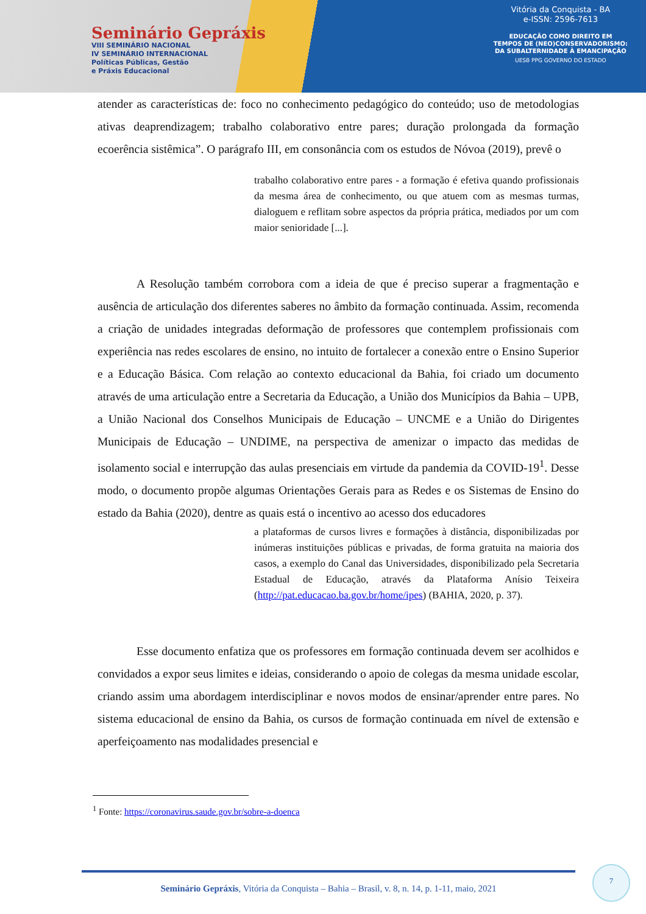Seminário Gepráxis
VIII SEMINÁRIO NACIONAL
IV SEMINÁRIO INTERNACIONAL
Políticas Públicas, Gestão
e Práxis Educacional
Vitória da Conquista - BA
e-ISSN: 2596-7613
EDUCAÇÃO COMO DIREITO EM
TEMPOS DE (NEO)CONSERVADORISMO:
DA SUBALTERNIDADE À EMANCIPAÇÃO
UESB PPG GOVERNO DO ESTADO
atender as características de: foco no conhecimento pedagógico do conteúdo; uso de metodologias ativas deaprendizagem; trabalho colaborativo entre pares; duração prolongada da formação ecoerência sistêmica”. O parágrafo III, em consonância com os estudos de Nóvoa (2019), prevê o
trabalho colaborativo entre pares - a formação é efetiva quando profissionais da mesma área de conhecimento, ou que atuem com as mesmas turmas, dialoguem e reflitam sobre aspectos da própria prática, mediados por um com maior senioridade [...].
A Resolução também corrobora com a ideia de que é preciso superar a fragmentação e ausência de articulação dos diferentes saberes no âmbito da formação continuada. Assim, recomenda a criação de unidades integradas deformação de professores que contemplem profissionais com experiência nas redes escolares de ensino, no intuito de fortalecer a conexão entre o Ensino Superior e a Educação Básica. Com relação ao contexto educacional da Bahia, foi criado um documento através de uma articulação entre a Secretaria da Educação, a União dos Municípios da Bahia – UPB, a União Nacional dos Conselhos Municipais de Educação – UNCME e a União do Dirigentes Municipais de Educação – UNDIME, na perspectiva de amenizar o impacto das medidas de isolamento social e interrupção das aulas presenciais em virtude da pandemia da COVID-19<sup>1</sup>. Desse modo, o documento propõe algumas Orientações Gerais para as Redes e os Sistemas de Ensino do estado da Bahia (2020), dentre as quais está o incentivo ao acesso dos educadores
a plataformas de cursos livres e formações à distância, disponibilizadas por inúmeras instituições públicas e privadas, de forma gratuita na maioria dos casos, a exemplo do Canal das Universidades, disponibilizado pela Secretaria Estadual de Educação, através da Plataforma Anísio Teixeira (http://pat.educacao.ba.gov.br/home/ipes) (BAHIA, 2020, p. 37).
Esse documento enfatiza que os professores em formação continuada devem ser acolhidos e convidados a expor seus limites e ideias, considerando o apoio de colegas da mesma unidade escolar, criando assim uma abordagem interdisciplinar e novos modos de ensinar/aprender entre pares. No sistema educacional de ensino da Bahia, os cursos de formação continuada em nível de extensão e aperfeiçoamento nas modalidades presencial e
<sup>1</sup> Fonte: https://coronavirus.saude.gov.br/sobre-a-doenca
Seminário Gepráxis, Vitória da Conquista – Bahia – Brasil, v. 8, n. 14, p. 1-11, maio, 2021
7